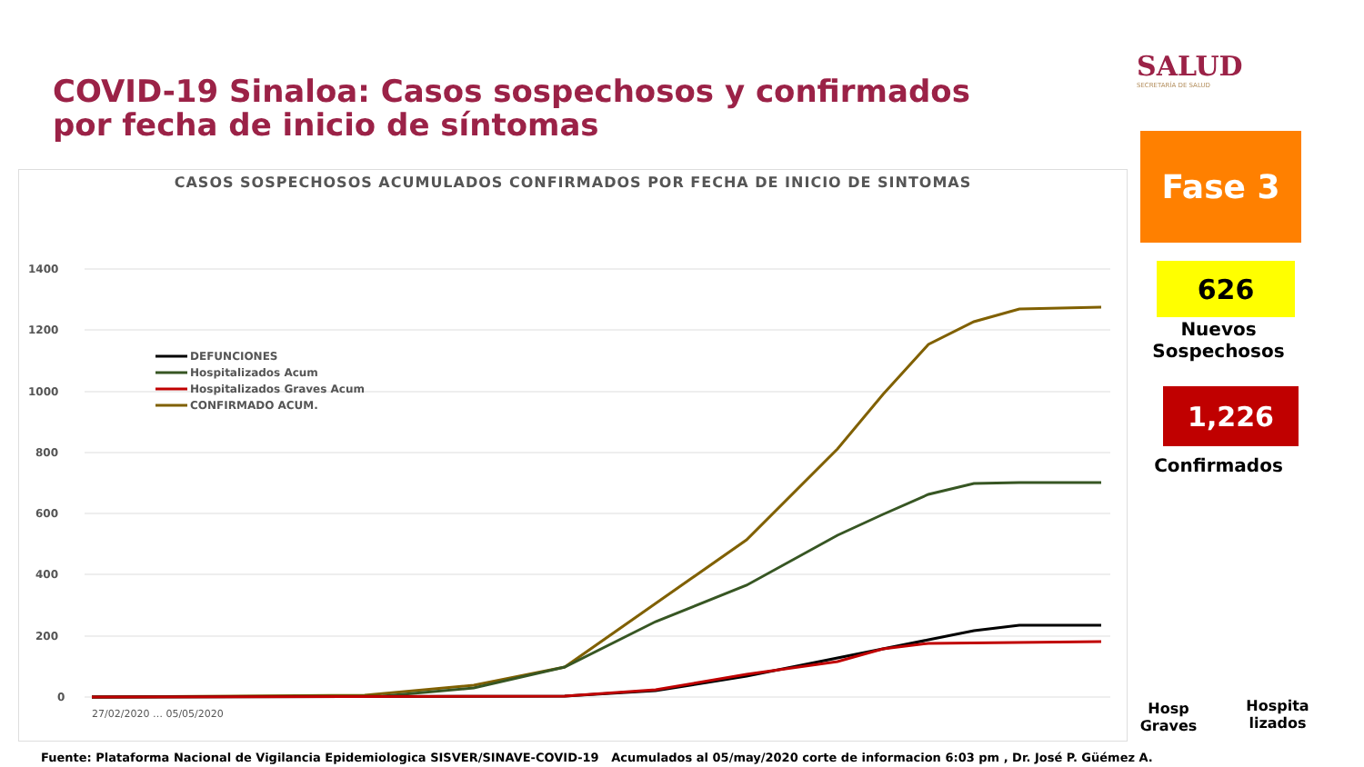COVID-19 Sinaloa: Casos sospechosos y confirmados por fecha de inicio de síntomas
SALUD
SECRETARÍA DE SALUD
CASOS SOSPECHOSOS ACUMULADOS CONFIRMADOS POR FECHA DE INICIO DE SINTOMAS
1400
1200
1000
800
600
400
200
0
DEFUNCIONES
Hospitalizados Acum
Hospitalizados Graves Acum
CONFIRMADO ACUM.
27/02/2020 … 05/05/2020
Fase 3
626
Nuevos Sospechosos
1,226
Confirmados
Hosp Graves
Hospita lizados
Fuente: Plataforma Nacional de Vigilancia Epidemiologica SISVER/SINAVE-COVID-19 Acumulados al 05/may/2020 corte de informacion 6:03 pm , Dr. José P. Güémez A.